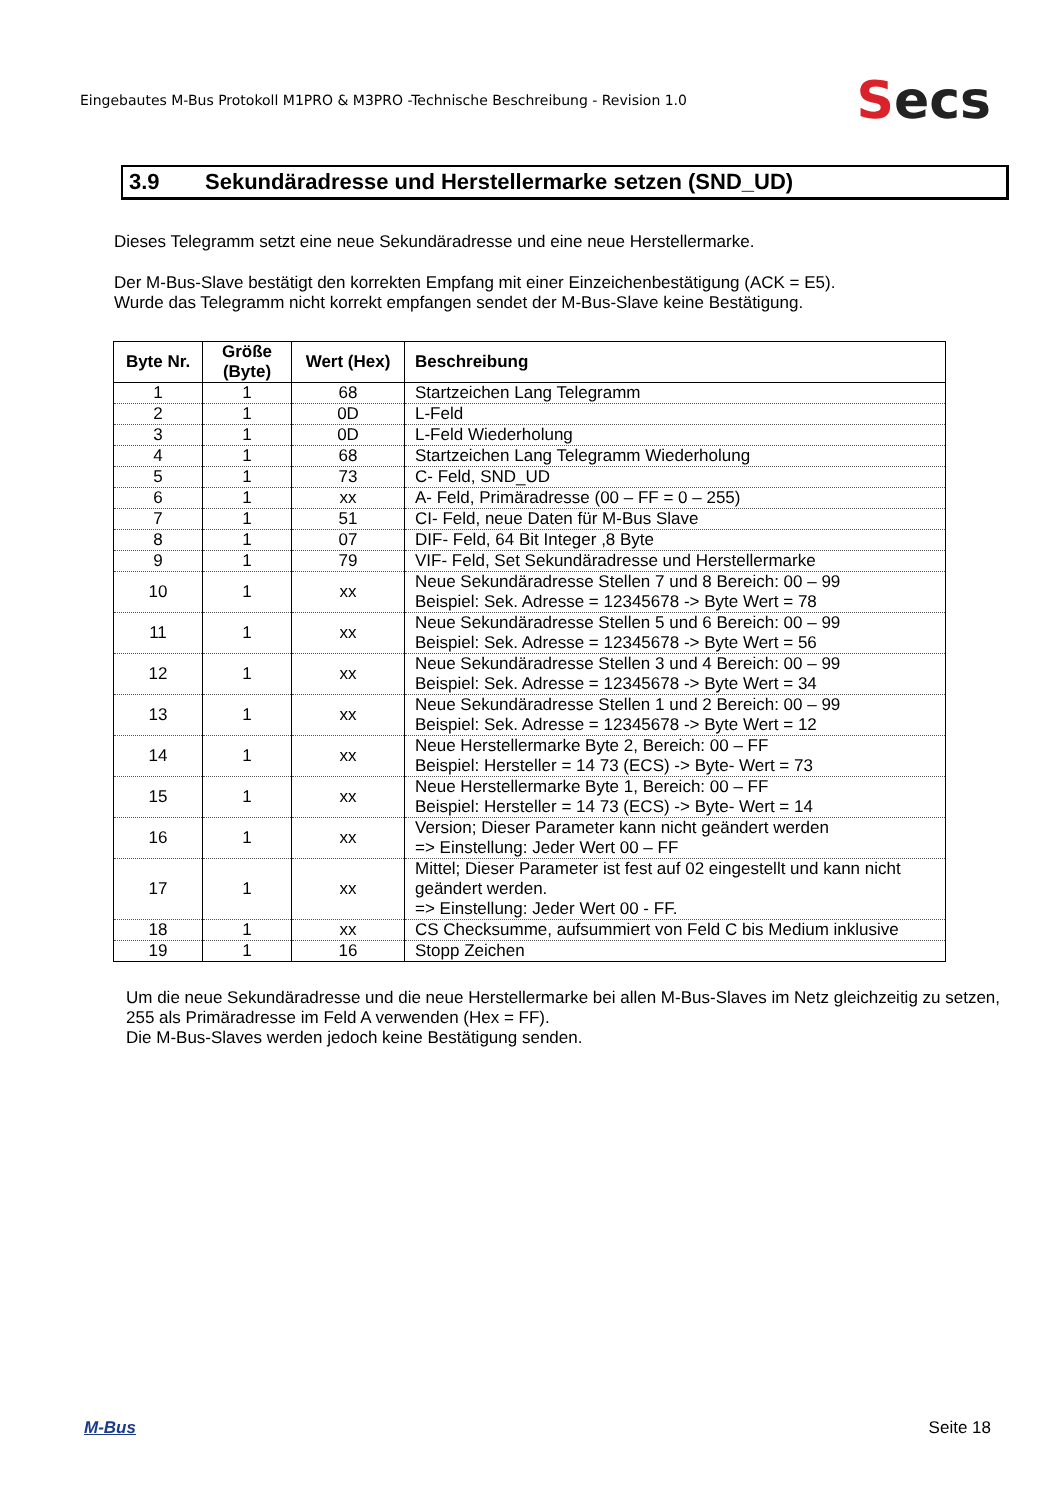Eingebautes M-Bus Protokoll M1PRO & M3PRO -Technische Beschreibung - Revision 1.0
Secs
3.9 Sekundäradresse und Herstellermarke setzen (SND_UD)
Dieses Telegramm setzt eine neue Sekundäradresse und eine neue Herstellermarke.
Der M-Bus-Slave bestätigt den korrekten Empfang mit einer Einzeichenbestätigung (ACK = E5).
Wurde das Telegramm nicht korrekt empfangen sendet der M-Bus-Slave keine Bestätigung.
| Byte Nr. | Größe (Byte) | Wert (Hex) | Beschreibung |
| --- | --- | --- | --- |
| 1 | 1 | 68 | Startzeichen Lang Telegramm |
| 2 | 1 | 0D | L-Feld |
| 3 | 1 | 0D | L-Feld Wiederholung |
| 4 | 1 | 68 | Startzeichen Lang Telegramm Wiederholung |
| 5 | 1 | 73 | C- Feld, SND_UD |
| 6 | 1 | xx | A- Feld, Primäradresse (00 – FF = 0 – 255) |
| 7 | 1 | 51 | CI- Feld, neue Daten für M-Bus Slave |
| 8 | 1 | 07 | DIF- Feld, 64 Bit Integer ,8 Byte |
| 9 | 1 | 79 | VIF- Feld, Set Sekundäradresse und Herstellermarke |
| 10 | 1 | xx | Neue Sekundäradresse Stellen 7 und 8 Bereich: 00 – 99 Beispiel: Sek. Adresse = 12345678 -> Byte Wert = 78 |
| 11 | 1 | xx | Neue Sekundäradresse Stellen 5 und 6 Bereich: 00 – 99 Beispiel: Sek. Adresse = 12345678 -> Byte Wert = 56 |
| 12 | 1 | xx | Neue Sekundäradresse Stellen 3 und 4 Bereich: 00 – 99 Beispiel: Sek. Adresse = 12345678 -> Byte Wert = 34 |
| 13 | 1 | xx | Neue Sekundäradresse Stellen 1 und 2 Bereich: 00 – 99 Beispiel: Sek. Adresse = 12345678 -> Byte Wert = 12 |
| 14 | 1 | xx | Neue Herstellermarke Byte 2, Bereich: 00 – FF Beispiel: Hersteller = 14 73 (ECS) -> Byte- Wert = 73 |
| 15 | 1 | xx | Neue Herstellermarke Byte 1, Bereich: 00 – FF Beispiel: Hersteller = 14 73 (ECS) -> Byte- Wert = 14 |
| 16 | 1 | xx | Version; Dieser Parameter kann nicht geändert werden => Einstellung: Jeder Wert 00 – FF |
| 17 | 1 | xx | Mittel; Dieser Parameter ist fest auf 02 eingestellt und kann nicht geändert werden. => Einstellung: Jeder Wert 00 - FF. |
| 18 | 1 | xx | CS Checksumme, aufsummiert von Feld C bis Medium inklusive |
| 19 | 1 | 16 | Stopp Zeichen |
Um die neue Sekundäradresse und die neue Herstellermarke bei allen M-Bus-Slaves im Netz gleichzeitig zu setzen, 255 als Primäradresse im Feld A verwenden (Hex = FF).
Die M-Bus-Slaves werden jedoch keine Bestätigung senden.
M-Bus Seite 18